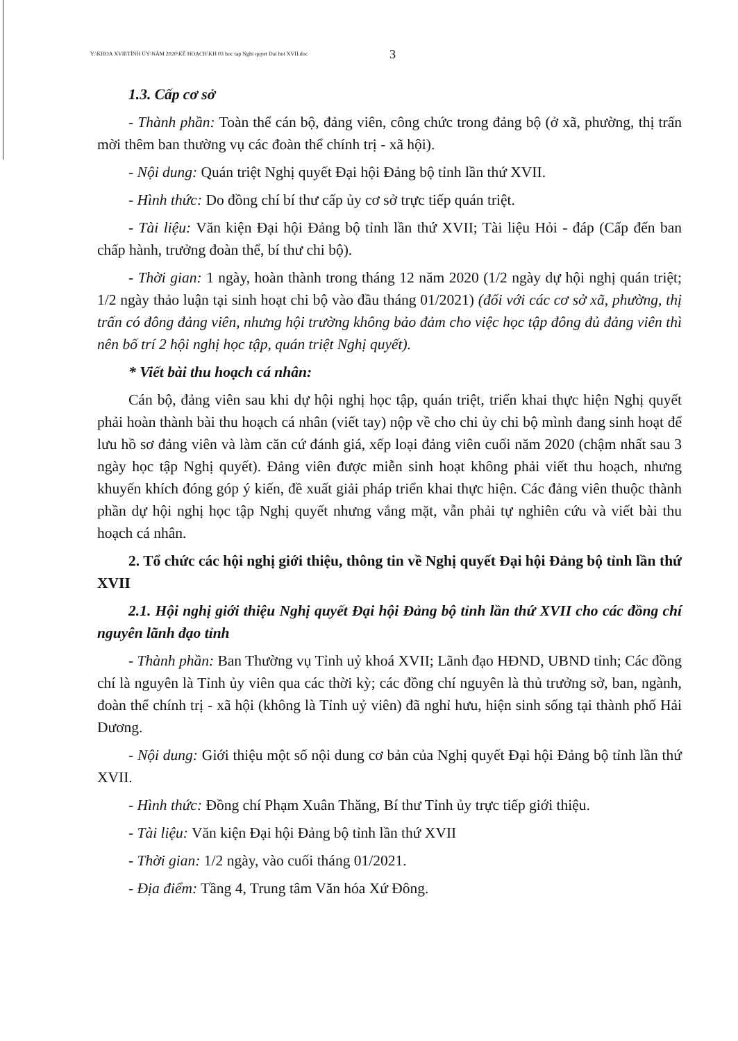Y:\KHOA XVII\TỈNH ỦY\NĂM 2020\KẾ HOẠCH\KH 03 hoc tap Nghi quyet Dai hoi XVII.doc 3
1.3. Cấp cơ sở
- Thành phần: Toàn thể cán bộ, đảng viên, công chức trong đảng bộ (ở xã, phường, thị trấn mời thêm ban thường vụ các đoàn thể chính trị - xã hội).
- Nội dung: Quán triệt Nghị quyết Đại hội Đảng bộ tỉnh lần thứ XVII.
- Hình thức: Do đồng chí bí thư cấp ủy cơ sở trực tiếp quán triệt.
- Tài liệu: Văn kiện Đại hội Đảng bộ tỉnh lần thứ XVII; Tài liệu Hỏi - đáp (Cấp đến ban chấp hành, trưởng đoàn thể, bí thư chi bộ).
- Thời gian: 1 ngày, hoàn thành trong tháng 12 năm 2020 (1/2 ngày dự hội nghị quán triệt; 1/2 ngày thảo luận tại sinh hoạt chi bộ vào đầu tháng 01/2021) (đối với các cơ sở xã, phường, thị trấn có đông đảng viên, nhưng hội trường không bảo đảm cho việc học tập đông đủ đảng viên thì nên bố trí 2 hội nghị học tập, quán triệt Nghị quyết).
* Viết bài thu hoạch cá nhân:
Cán bộ, đảng viên sau khi dự hội nghị học tập, quán triệt, triển khai thực hiện Nghị quyết phải hoàn thành bài thu hoạch cá nhân (viết tay) nộp về cho chi ủy chi bộ mình đang sinh hoạt để lưu hồ sơ đảng viên và làm căn cứ đánh giá, xếp loại đảng viên cuối năm 2020 (chậm nhất sau 3 ngày học tập Nghị quyết). Đảng viên được miễn sinh hoạt không phải viết thu hoạch, nhưng khuyến khích đóng góp ý kiến, đề xuất giải pháp triển khai thực hiện. Các đảng viên thuộc thành phần dự hội nghị học tập Nghị quyết nhưng vắng mặt, vẫn phải tự nghiên cứu và viết bài thu hoạch cá nhân.
2. Tổ chức các hội nghị giới thiệu, thông tin về Nghị quyết Đại hội Đảng bộ tỉnh lần thứ XVII
2.1. Hội nghị giới thiệu Nghị quyết Đại hội Đảng bộ tỉnh lần thứ XVII cho các đồng chí nguyên lãnh đạo tỉnh
- Thành phần: Ban Thường vụ Tỉnh uỷ khoá XVII; Lãnh đạo HĐND, UBND tỉnh; Các đồng chí là nguyên là Tỉnh ủy viên qua các thời kỳ; các đồng chí nguyên là thủ trưởng sở, ban, ngành, đoàn thể chính trị - xã hội (không là Tỉnh uỷ viên) đã nghỉ hưu, hiện sinh sống tại thành phố Hải Dương.
- Nội dung: Giới thiệu một số nội dung cơ bản của Nghị quyết Đại hội Đảng bộ tỉnh lần thứ XVII.
- Hình thức: Đồng chí Phạm Xuân Thăng, Bí thư Tỉnh ủy trực tiếp giới thiệu.
- Tài liệu: Văn kiện Đại hội Đảng bộ tỉnh lần thứ XVII
- Thời gian: 1/2 ngày, vào cuối tháng 01/2021.
- Địa điểm: Tầng 4, Trung tâm Văn hóa Xứ Đông.